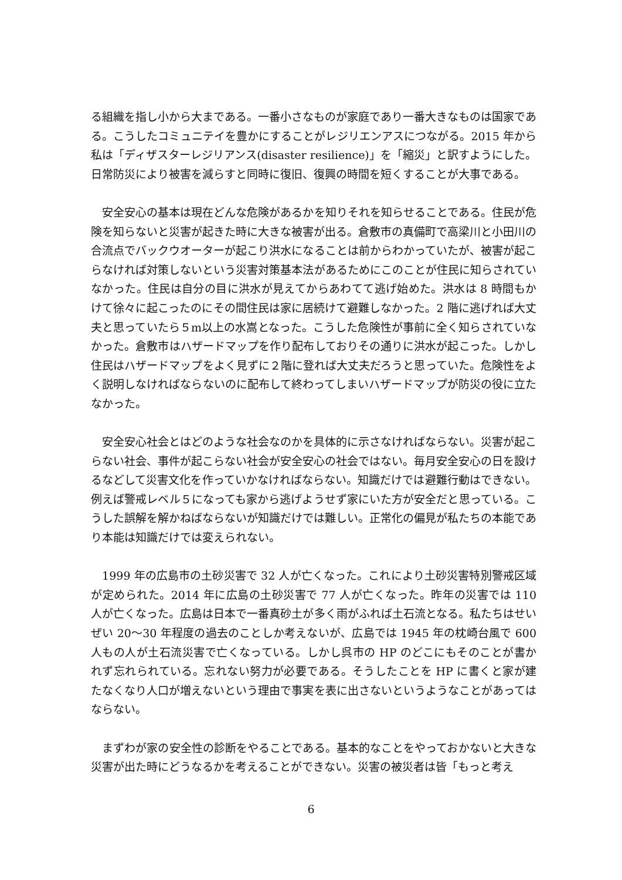る組織を指し小から大まである。一番小さなものが家庭であり一番大きなものは国家である。こうしたコミュニテイを豊かにすることがレジリエンアスにつながる。2015 年から私は「ディザスターレジリアンス(disaster resilience)」を「縮災」と訳すようにした。日常防災により被害を減らすと同時に復旧、復興の時間を短くすることが大事である。
　安全安心の基本は現在どんな危険があるかを知りそれを知らせることである。住民が危険を知らないと災害が起きた時に大きな被害が出る。倉敷市の真備町で高梁川と小田川の合流点でバックウオーターが起こり洪水になることは前からわかっていたが、被害が起こらなければ対策しないという災害対策基本法があるためにこのことが住民に知らされていなかった。住民は自分の目に洪水が見えてからあわてて逃げ始めた。洪水は 8 時間もかけて徐々に起こったのにその間住民は家に居続けて避難しなかった。2 階に逃げれば大丈夫と思っていたら５m以上の水嵩となった。こうした危険性が事前に全く知らされていなかった。倉敷市はハザードマップを作り配布しておりその通りに洪水が起こった。しかし住民はハザードマップをよく見ずに２階に登れば大丈夫だろうと思っていた。危険性をよく説明しなければならないのに配布して終わってしまいハザードマップが防災の役に立たなかった。
　安全安心社会とはどのような社会なのかを具体的に示さなければならない。災害が起こらない社会、事件が起こらない社会が安全安心の社会ではない。毎月安全安心の日を設けるなどして災害文化を作っていかなければならない。知識だけでは避難行動はできない。例えば警戒レベル５になっても家から逃げようせず家にいた方が安全だと思っている。こうした誤解を解かねばならないが知識だけでは難しい。正常化の偏見が私たちの本能であり本能は知識だけでは変えられない。
　1999 年の広島市の土砂災害で 32 人が亡くなった。これにより土砂災害特別警戒区域が定められた。2014 年に広島の土砂災害で 77 人が亡くなった。昨年の災害では 110 人が亡くなった。広島は日本で一番真砂土が多く雨がふれば土石流となる。私たちはせいぜい 20〜30 年程度の過去のことしか考えないが、広島では 1945 年の枕崎台風で 600 人もの人が土石流災害で亡くなっている。しかし呉市の HP のどこにもそのことが書かれず忘れられている。忘れない努力が必要である。そうしたことを HP に書くと家が建たなくなり人口が増えないという理由で事実を表に出さないというようなことがあってはならない。
　まずわが家の安全性の診断をやることである。基本的なことをやっておかないと大きな災害が出た時にどうなるかを考えることができない。災害の被災者は皆「もっと考え
6